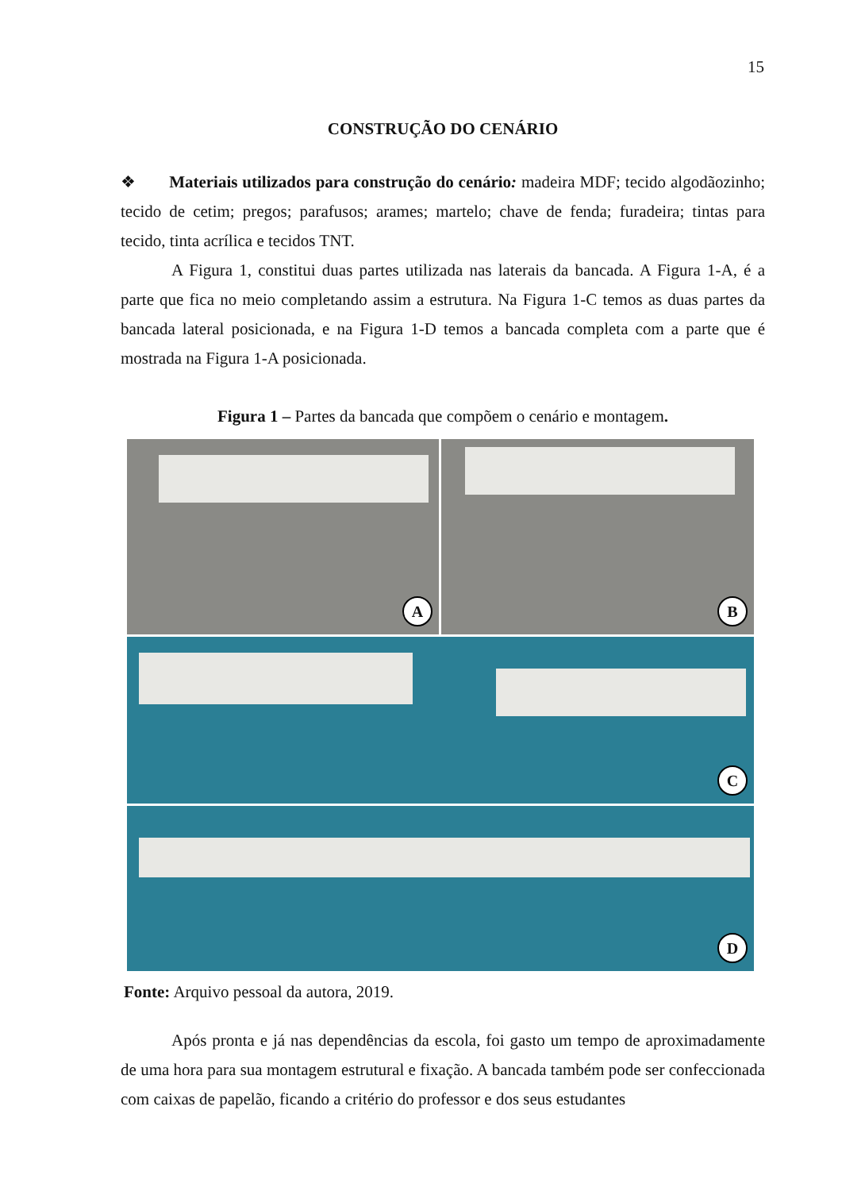15
CONSTRUÇÃO DO CENÁRIO
❖ Materiais utilizados para construção do cenário: madeira MDF; tecido algodãozinho; tecido de cetim; pregos; parafusos; arames; martelo; chave de fenda; furadeira; tintas para tecido, tinta acrílica e tecidos TNT.
A Figura 1, constitui duas partes utilizada nas laterais da bancada. A Figura 1-A, é a parte que fica no meio completando assim a estrutura. Na Figura 1-C temos as duas partes da bancada lateral posicionada, e na Figura 1-D temos a bancada completa com a parte que é mostrada na Figura 1-A posicionada.
Figura 1 – Partes da bancada que compõem o cenário e montagem.
A
B
C
D
Fonte: Arquivo pessoal da autora, 2019.
Após pronta e já nas dependências da escola, foi gasto um tempo de aproximadamente de uma hora para sua montagem estrutural e fixação. A bancada também pode ser confeccionada com caixas de papelão, ficando a critério do professor e dos seus estudantes